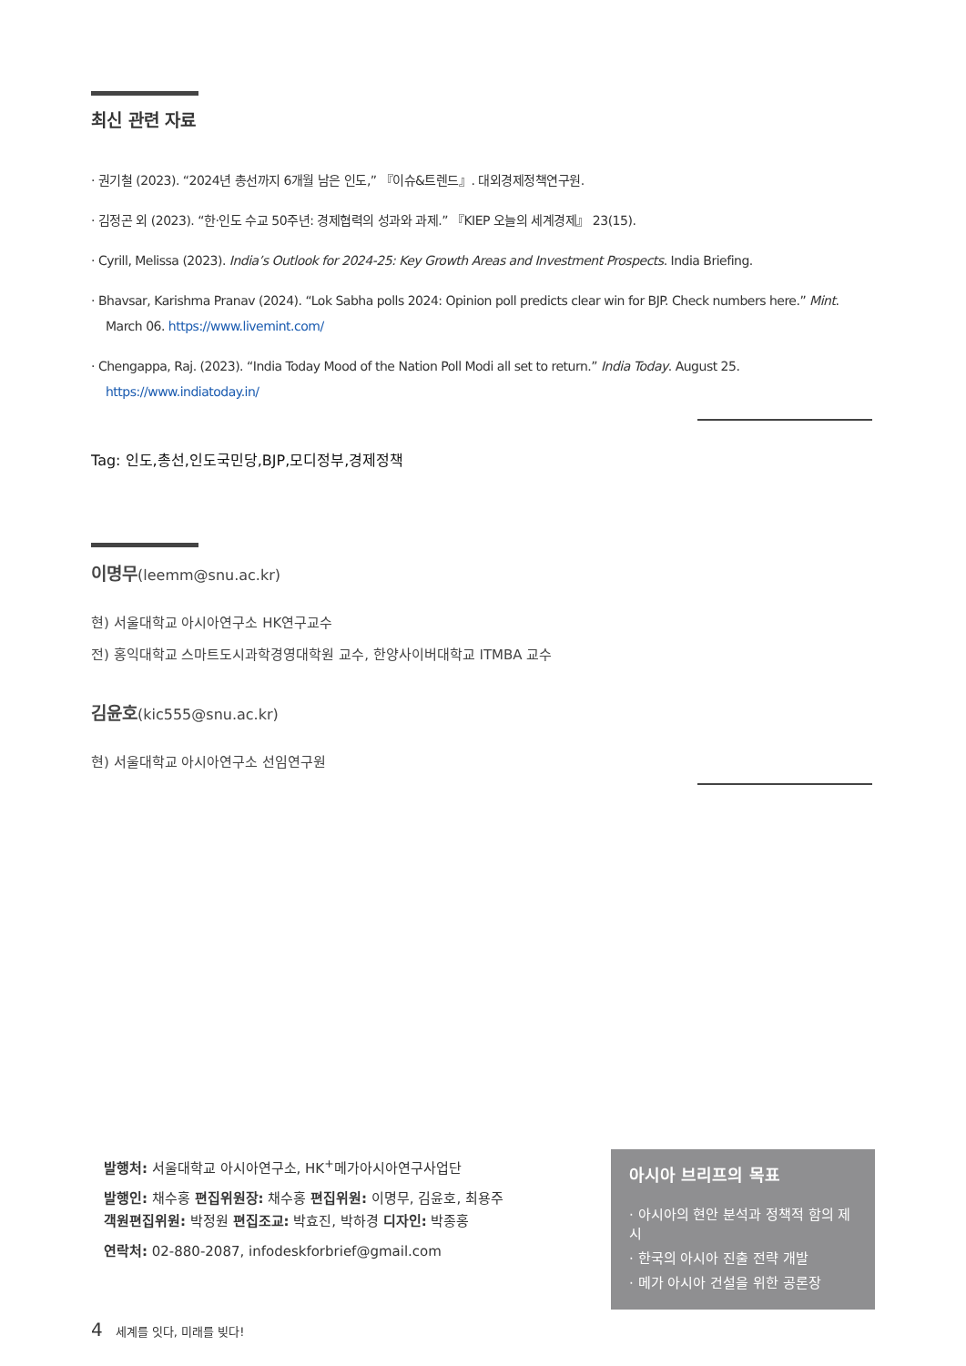최신 관련 자료
· 권기철 (2023). “2024년 총선까지 6개월 남은 인도,” 『이슈&트렌드』. 대외경제정책연구원.
· 김정곤 외 (2023). “한·인도 수교 50주년: 경제협력의 성과와 과제.” 『KIEP 오늘의 세계경제』 23(15).
· Cyrill, Melissa (2023). India’s Outlook for 2024-25: Key Growth Areas and Investment Prospects. India Briefing.
· Bhavsar, Karishma Pranav (2024). “Lok Sabha polls 2024: Opinion poll predicts clear win for BJP. Check numbers here.” Mint. March 06. https://www.livemint.com/
· Chengappa, Raj. (2023). “India Today Mood of the Nation Poll Modi all set to return.” India Today. August 25. https://www.indiatoday.in/
Tag: 인도,총선,인도국민당,BJP,모디정부,경제정책
이명무(leemm@snu.ac.kr)
현) 서울대학교 아시아연구소 HK연구교수
전) 홍익대학교 스마트도시과학경영대학원 교수, 한양사이버대학교 ITMBA 교수
김윤호(kic555@snu.ac.kr)
현) 서울대학교 아시아연구소 선임연구원
발행처: 서울대학교 아시아연구소, HK<sup>+</sup>메가아시아연구사업단
발행인: 채수홍 편집위원장: 채수홍 편집위원: 이명무, 김윤호, 최용주
객원편집위원: 박정원 편집조교: 박효진, 박하경 디자인: 박종홍
연락처: 02-880-2087, infodeskforbrief@gmail.com
아시아 브리프의 목표
· 아시아의 현안 분석과 정책적 함의 제시
· 한국의 아시아 진출 전략 개발
· 메가 아시아 건설을 위한 공론장
4 세계를 잇다, 미래를 빚다!